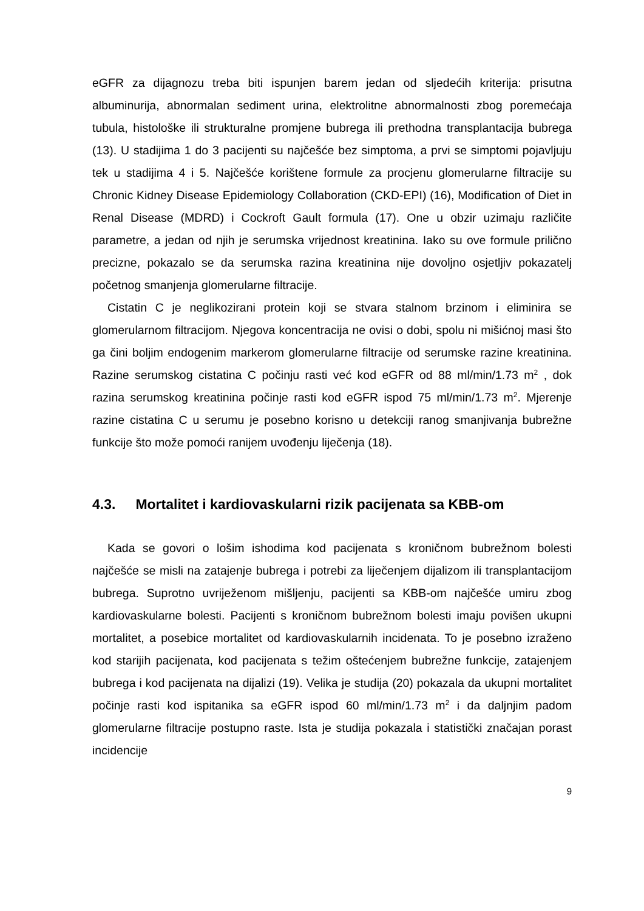eGFR za dijagnozu treba biti ispunjen barem jedan od sljedećih kriterija: prisutna albuminurija, abnormalan sediment urina, elektrolitne abnormalnosti zbog poremećaja tubula, histološke ili strukturalne promjene bubrega ili prethodna transplantacija bubrega (13). U stadijima 1 do 3 pacijenti su najčešće bez simptoma, a prvi se simptomi pojavljuju tek u stadijima 4 i 5. Najčešće korištene formule za procjenu glomerularne filtracije su Chronic Kidney Disease Epidemiology Collaboration (CKD-EPI) (16), Modification of Diet in Renal Disease (MDRD) i Cockroft Gault formula (17). One u obzir uzimaju različite parametre, a jedan od njih je serumska vrijednost kreatinina. Iako su ove formule prilično precizne, pokazalo se da serumska razina kreatinina nije dovoljno osjetljiv pokazatelj početnog smanjenja glomerularne filtracije.
Cistatin C je neglikozirani protein koji se stvara stalnom brzinom i eliminira se glomerularnom filtracijom. Njegova koncentracija ne ovisi o dobi, spolu ni mišićnoj masi što ga čini boljim endogenim markerom glomerularne filtracije od serumske razine kreatinina. Razine serumskog cistatina C počinju rasti već kod eGFR od 88 ml/min/1.73 m<sup>2</sup> , dok razina serumskog kreatinina počinje rasti kod eGFR ispod 75 ml/min/1.73 m<sup>2</sup>. Mjerenje razine cistatina C u serumu je posebno korisno u detekciji ranog smanjivanja bubrežne funkcije što može pomoći ranijem uvođenju liječenja (18).
4.3. Mortalitet i kardiovaskularni rizik pacijenata sa KBB-om
Kada se govori o lošim ishodima kod pacijenata s kroničnom bubrežnom bolesti najčešće se misli na zatajenje bubrega i potrebi za liječenjem dijalizom ili transplantacijom bubrega. Suprotno uvriježenom mišljenju, pacijenti sa KBB-om najčešće umiru zbog kardiovaskularne bolesti. Pacijenti s kroničnom bubrežnom bolesti imaju povišen ukupni mortalitet, a posebice mortalitet od kardiovaskularnih incidenata. To je posebno izraženo kod starijih pacijenata, kod pacijenata s težim oštećenjem bubrežne funkcije, zatajenjem bubrega i kod pacijenata na dijalizi (19). Velika je studija (20) pokazala da ukupni mortalitet počinje rasti kod ispitanika sa eGFR ispod 60 ml/min/1.73 m<sup>2</sup> i da daljnjim padom glomerularne filtracije postupno raste. Ista je studija pokazala i statistički značajan porast incidencije
9